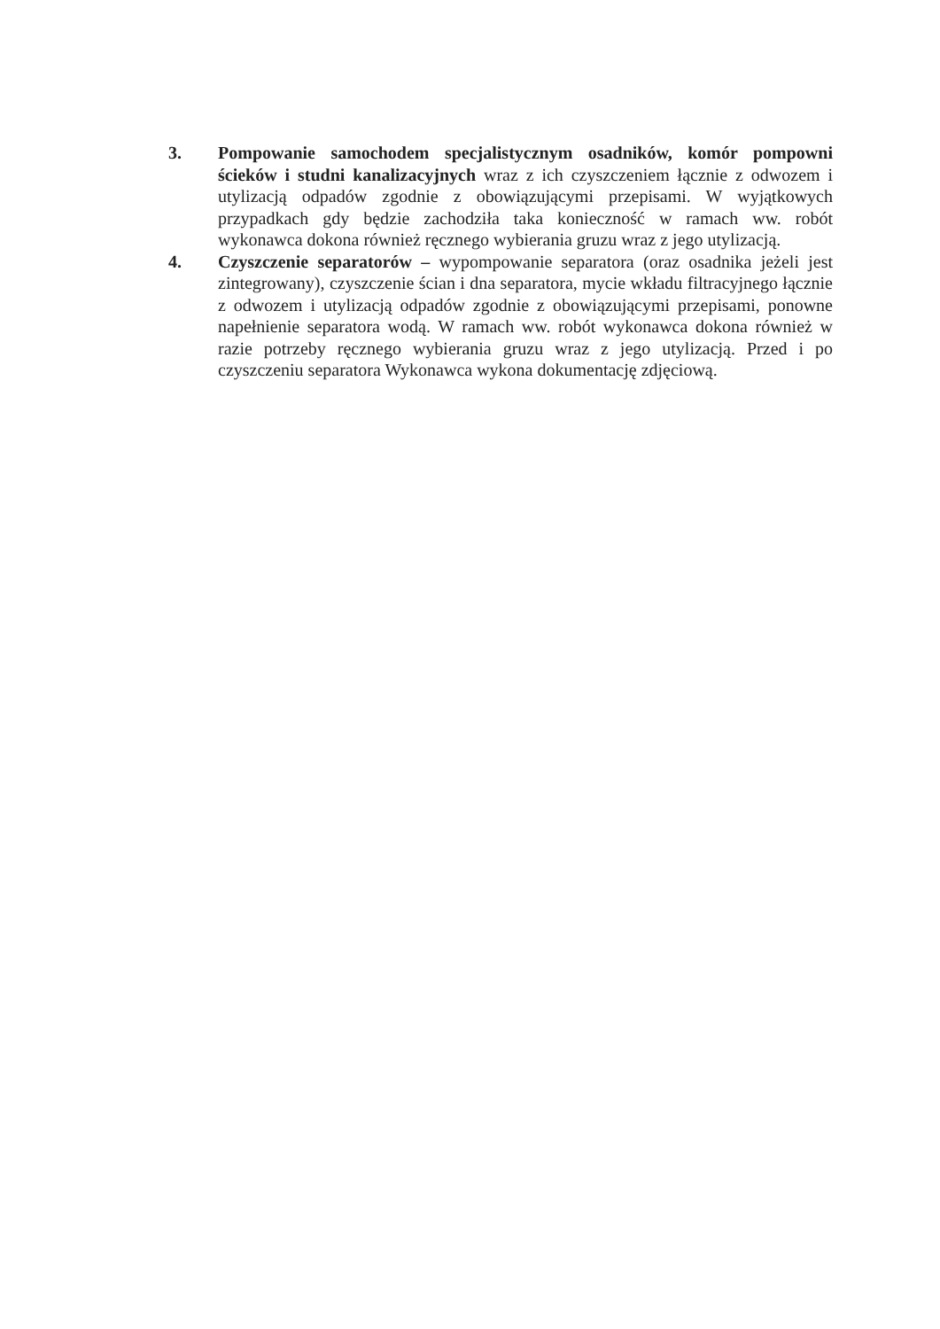3. Pompowanie samochodem specjalistycznym osadników, komór pompowni ścieków i studni kanalizacyjnych wraz z ich czyszczeniem łącznie z odwozem i utylizacją odpadów zgodnie z obowiązującymi przepisami. W wyjątkowych przypadkach gdy będzie zachodziła taka konieczność w ramach ww. robót wykonawca dokona również ręcznego wybierania gruzu wraz z jego utylizacją.
4. Czyszczenie separatorów – wypompowanie separatora (oraz osadnika jeżeli jest zintegrowany), czyszczenie ścian i dna separatora, mycie wkładu filtracyjnego łącznie z odwozem i utylizacją odpadów zgodnie z obowiązującymi przepisami, ponowne napełnienie separatora wodą. W ramach ww. robót wykonawca dokona również w razie potrzeby ręcznego wybierania gruzu wraz z jego utylizacją. Przed i po czyszczeniu separatora Wykonawca wykona dokumentację zdjęciową.